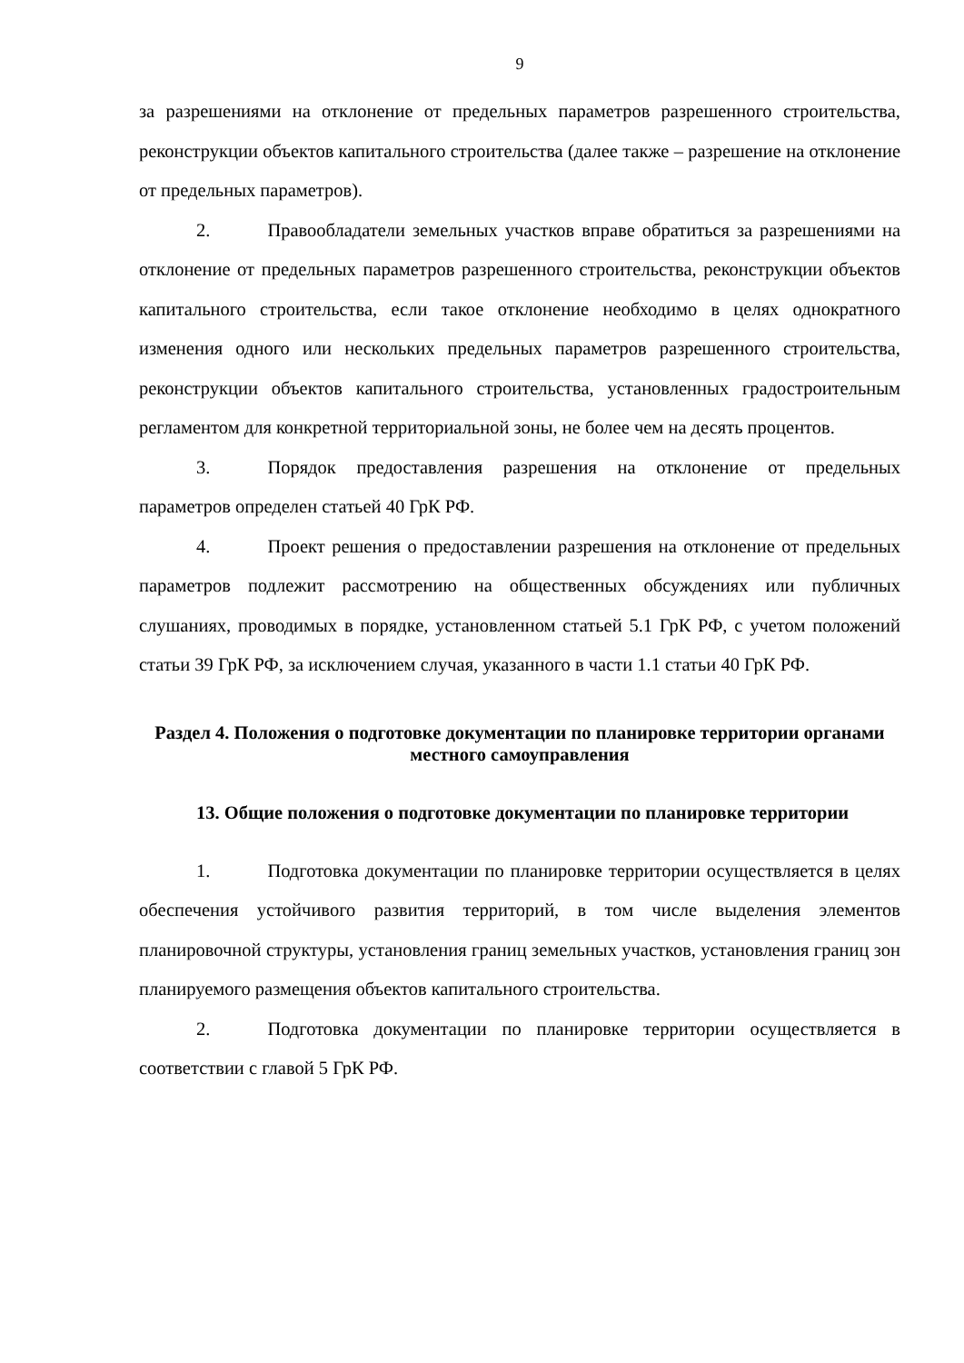9
за разрешениями на отклонение от предельных параметров разрешенного строительства, реконструкции объектов капитального строительства (далее также – разрешение на отклонение от предельных параметров).
2. Правообладатели земельных участков вправе обратиться за разрешениями на отклонение от предельных параметров разрешенного строительства, реконструкции объектов капитального строительства, если такое отклонение необходимо в целях однократного изменения одного или нескольких предельных параметров разрешенного строительства, реконструкции объектов капитального строительства, установленных градостроительным регламентом для конкретной территориальной зоны, не более чем на десять процентов.
3. Порядок предоставления разрешения на отклонение от предельных параметров определен статьей 40 ГрК РФ.
4. Проект решения о предоставлении разрешения на отклонение от предельных параметров подлежит рассмотрению на общественных обсуждениях или публичных слушаниях, проводимых в порядке, установленном статьей 5.1 ГрК РФ, с учетом положений статьи 39 ГрК РФ, за исключением случая, указанного в части 1.1 статьи 40 ГрК РФ.
Раздел 4. Положения о подготовке документации по планировке территории органами местного самоуправления
13. Общие положения о подготовке документации по планировке территории
1. Подготовка документации по планировке территории осуществляется в целях обеспечения устойчивого развития территорий, в том числе выделения элементов планировочной структуры, установления границ земельных участков, установления границ зон планируемого размещения объектов капитального строительства.
2. Подготовка документации по планировке территории осуществляется в соответствии с главой 5 ГрК РФ.